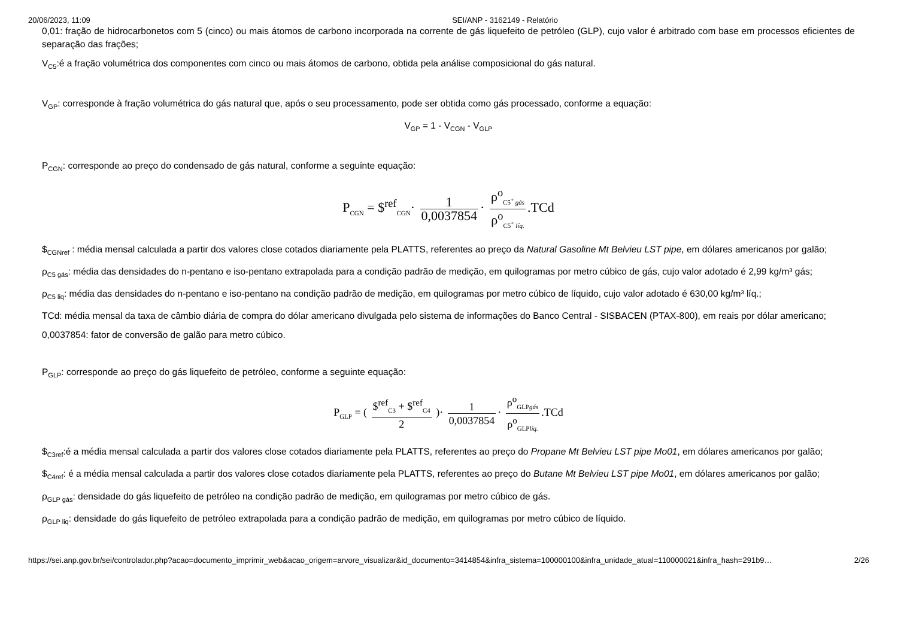20/06/2023, 11:09 SEI/ANP - 3162149 - Relatório
0,01: fração de hidrocarbonetos com 5 (cinco) ou mais átomos de carbono incorporada na corrente de gás liquefeito de petróleo (GLP), cujo valor é arbitrado com base em processos eficientes de separação das frações;
V<sub>C5</sub>:é a fração volumétrica dos componentes com cinco ou mais átomos de carbono, obtida pela análise composicional do gás natural.
V<sub>GP</sub>: corresponde à fração volumétrica do gás natural que, após o seu processamento, pode ser obtida como gás processado, conforme a equação:
V<sub>GP</sub> = 1 - V<sub>CGN</sub> - V<sub>GLP</sub>
P<sub>CGN</sub>: corresponde ao preço do condensado de gás natural, conforme a seguinte equação:
P<sub>CGN</sub> = $<sup>ref</sup><sub>CGN</sub>· 1 0,0037854 · ρ<sup>o</sup><sub>C5<sup>+</sup> gás</sub> ρ<sup>o</sup><sub>C5<sup>+</sup> líq.</sub>.TCd
$<sub>CGNref</sub> : média mensal calculada a partir dos valores close cotados diariamente pela PLATTS, referentes ao preço da Natural Gasoline Mt Belvieu LST pipe, em dólares americanos por galão;
ρ<sub>C5 gás</sub>: média das densidades do n-pentano e iso-pentano extrapolada para a condição padrão de medição, em quilogramas por metro cúbico de gás, cujo valor adotado é 2,99 kg/m³ gás;
ρ<sub>C5 liq</sub>: média das densidades do n-pentano e iso-pentano na condição padrão de medição, em quilogramas por metro cúbico de líquido, cujo valor adotado é 630,00 kg/m³ líq.;
TCd: média mensal da taxa de câmbio diária de compra do dólar americano divulgada pelo sistema de informações do Banco Central - SISBACEN (PTAX-800), em reais por dólar americano;
0,0037854: fator de conversão de galão para metro cúbico.
P<sub>GLP</sub>: corresponde ao preço do gás liquefeito de petróleo, conforme a seguinte equação:
P<sub>GLP</sub> = ( $<sup>ref</sup><sub>C3</sub> + $<sup>ref</sup><sub>C4</sub> 2 )· 1 0,0037854 · ρ<sup>o</sup><sub>GLPgás</sub> ρ<sup>o</sup><sub>GLPlíq.</sub>.TCd
$<sub>C3ref</sub>:é a média mensal calculada a partir dos valores close cotados diariamente pela PLATTS, referentes ao preço do Propane Mt Belvieu LST pipe Mo01, em dólares americanos por galão;
$<sub>C4ref</sub>: é a média mensal calculada a partir dos valores close cotados diariamente pela PLATTS, referentes ao preço do Butane Mt Belvieu LST pipe Mo01, em dólares americanos por galão;
ρ<sub>GLP gás</sub>: densidade do gás liquefeito de petróleo na condição padrão de medição, em quilogramas por metro cúbico de gás.
ρ<sub>GLP liq</sub>: densidade do gás liquefeito de petróleo extrapolada para a condição padrão de medição, em quilogramas por metro cúbico de líquido.
https://sei.anp.gov.br/sei/controlador.php?acao=documento_imprimir_web&acao_origem=arvore_visualizar&id_documento=3414854&infra_sistema=100000100&infra_unidade_atual=110000021&infra_hash=291b9… 2/26